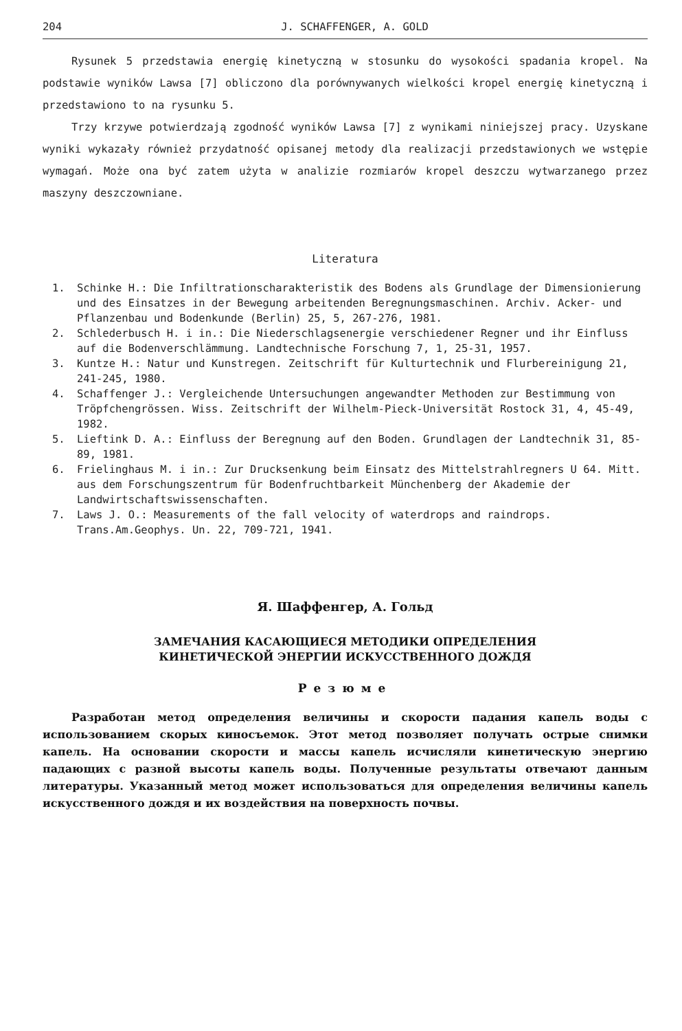204 J. SCHAFFENGER, A. GOLD
Rysunek 5 przedstawia energię kinetyczną w stosunku do wysokości spadania kropel. Na podstawie wyników Lawsa [7] obliczono dla porównywanych wielkości kropel energię kinetyczną i przedstawiono to na rysunku 5.
Trzy krzywe potwierdzają zgodność wyników Lawsa [7] z wynikami niniejszej pracy. Uzyskane wyniki wykazały również przydatność opisanej metody dla realizacji przedstawionych we wstępie wymagań. Może ona być zatem użyta w analizie rozmiarów kropel deszczu wytwarzanego przez maszyny deszczowniane.
Literatura
1. Schinke H.: Die Infiltrationscharakteristik des Bodens als Grundlage der Dimensionierung und des Einsatzes in der Bewegung arbeitenden Beregnungsmaschinen. Archiv. Acker- und Pflanzenbau und Bodenkunde (Berlin) 25, 5, 267-276, 1981.
2. Schlederbusch H. i in.: Die Niederschlagsenergie verschiedener Regner und ihr Einfluss auf die Bodenverschlämmung. Landtechnische Forschung 7, 1, 25-31, 1957.
3. Kuntze H.: Natur und Kunstregen. Zeitschrift für Kulturtechnik und Flurbereinigung 21, 241-245, 1980.
4. Schaffenger J.: Vergleichende Untersuchungen angewandter Methoden zur Bestimmung von Tröpfchengrössen. Wiss. Zeitschrift der Wilhelm-Pieck-Universität Rostock 31, 4, 45-49, 1982.
5. Lieftink D. A.: Einfluss der Beregnung auf den Boden. Grundlagen der Landtechnik 31, 85-89, 1981.
6. Frielinghaus M. i in.: Zur Drucksenkung beim Einsatz des Mittelstrahlregners U 64. Mitt. aus dem Forschungszentrum für Bodenfruchtbarkeit Münchenberg der Akademie der Landwirtschaftswissenschaften.
7. Laws J. O.: Measurements of the fall velocity of waterdrops and raindrops. Trans.Am.Geophys. Un. 22, 709-721, 1941.
Я. Шаффенгер, А. Гольд
ЗАМЕЧАНИЯ КАСАЮЩИЕСЯ МЕТОДИКИ ОПРЕДЕЛЕНИЯ
КИНЕТИЧЕСКОЙ ЭНЕРГИИ ИСКУССТВЕННОГО ДОЖДЯ
Резюме
Разработан метод определения величины и скорости падания капель воды с использованием скорых киносъемок. Этот метод позволяет получать острые снимки капель. На основании скорости и массы капель исчисляли кинетическую энергию падающих с разной высоты капель воды. Полученные результаты отвечают данным литературы. Указанный метод может использоваться для определения величины капель искусственного дождя и их воздействия на поверхность почвы.